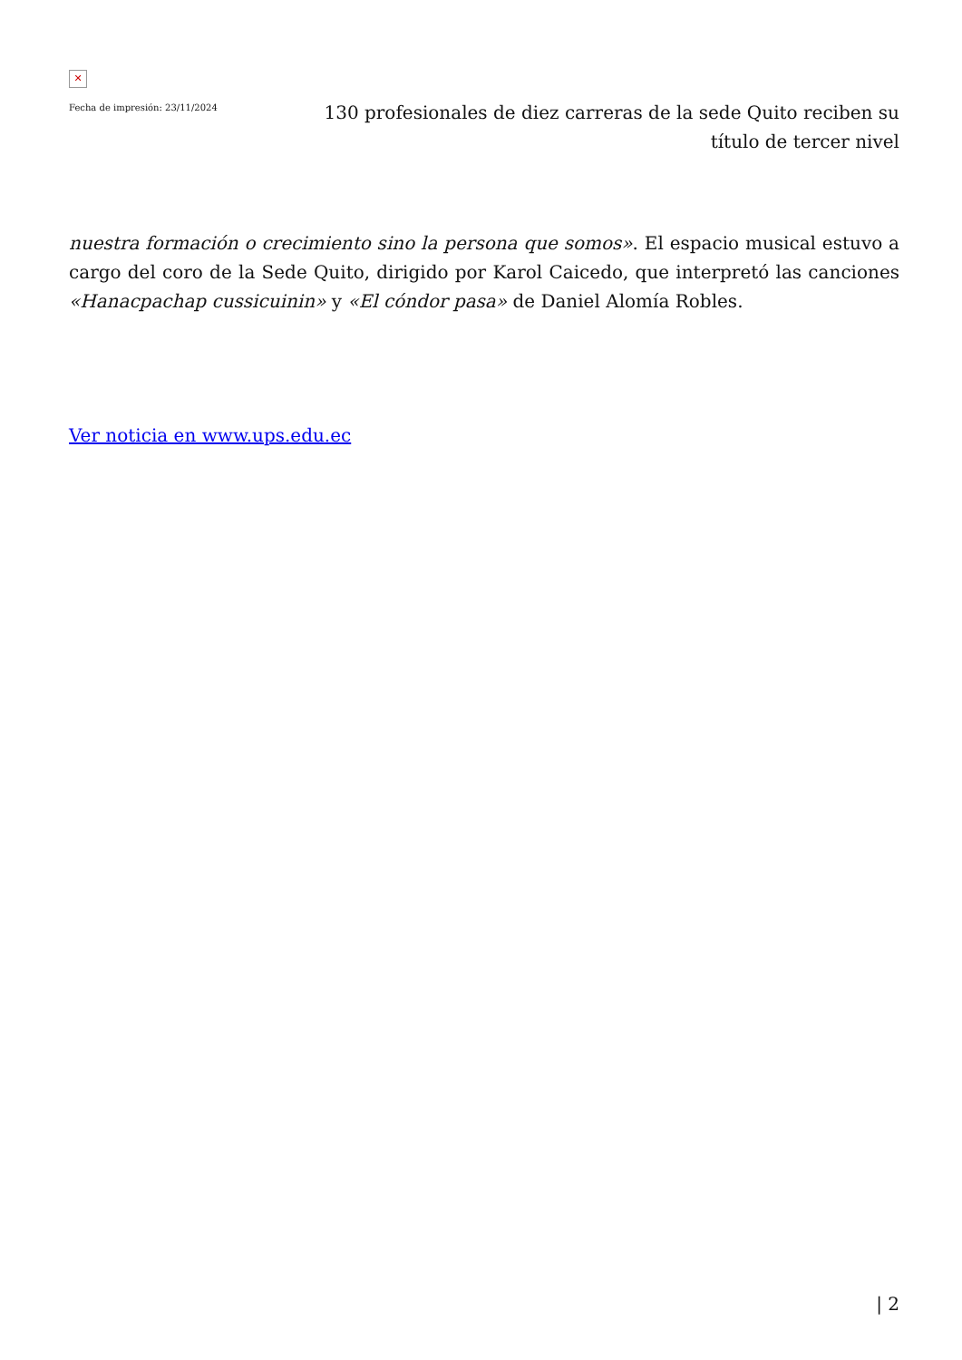✕
Fecha de impresión: 23/11/2024
130 profesionales de diez carreras de la sede Quito reciben su título de tercer nivel
nuestra formación o crecimiento sino la persona que somos». El espacio musical estuvo a cargo del coro de la Sede Quito, dirigido por Karol Caicedo, que interpretó las canciones «Hanacpachap cussicuinin» y «El cóndor pasa» de Daniel Alomía Robles.
Ver noticia en www.ups.edu.ec
| 2